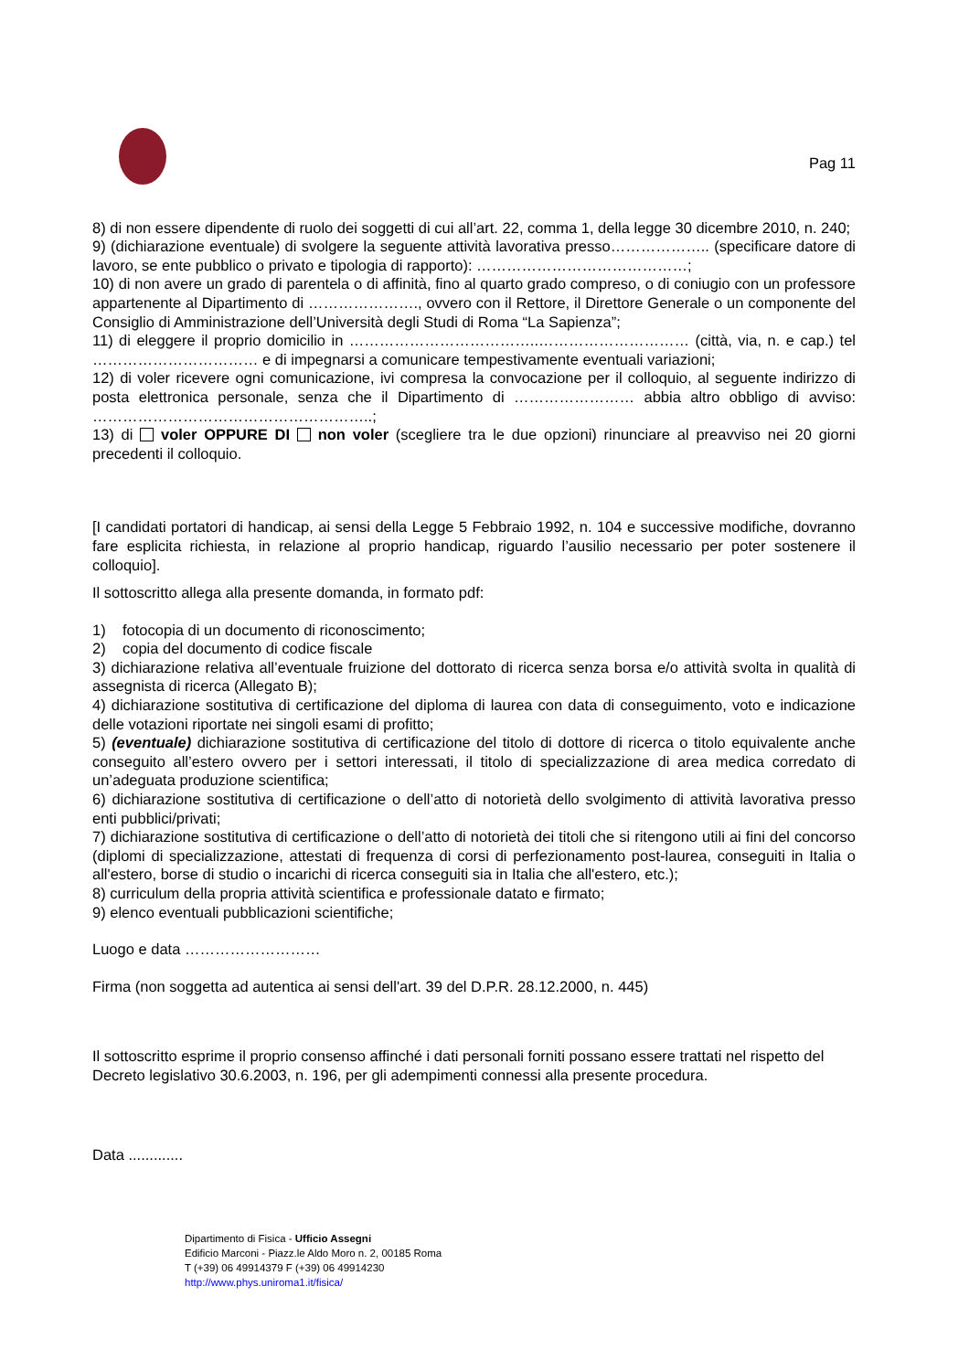Pag 11
8) di non essere dipendente di ruolo dei soggetti di cui all’art. 22, comma 1, della legge 30 dicembre 2010, n. 240;
9) (dichiarazione eventuale) di svolgere la seguente attività lavorativa presso……………….. (specificare datore di lavoro, se ente pubblico o privato e tipologia di rapporto): ……………………………………;
10) di non avere un grado di parentela o di affinità, fino al quarto grado compreso, o di coniugio con un professore appartenente al Dipartimento di …………………., ovvero con il Rettore, il Direttore Generale o un componente del Consiglio di Amministrazione dell’Università degli Studi di Roma “La Sapienza”;
11) di eleggere il proprio domicilio in ………………………………..………………………… (città, via, n. e cap.) tel …………………………… e di impegnarsi a comunicare tempestivamente eventuali variazioni;
12) di voler ricevere ogni comunicazione, ivi compresa la convocazione per il colloquio, al seguente indirizzo di posta elettronica personale, senza che il Dipartimento di …………………… abbia altro obbligo di avviso: ………………………………………………..;
13) di voler OPPURE DI non voler (scegliere tra le due opzioni) rinunciare al preavviso nei 20 giorni precedenti il colloquio.
[I candidati portatori di handicap, ai sensi della Legge 5 Febbraio 1992, n. 104 e successive modifiche, dovranno fare esplicita richiesta, in relazione al proprio handicap, riguardo l’ausilio necessario per poter sostenere il colloquio].
Il sottoscritto allega alla presente domanda, in formato pdf:
1) fotocopia di un documento di riconoscimento;
2) copia del documento di codice fiscale
3) dichiarazione relativa all’eventuale fruizione del dottorato di ricerca senza borsa e/o attività svolta in qualità di assegnista di ricerca (Allegato B);
4) dichiarazione sostitutiva di certificazione del diploma di laurea con data di conseguimento, voto e indicazione delle votazioni riportate nei singoli esami di profitto;
5) (eventuale) dichiarazione sostitutiva di certificazione del titolo di dottore di ricerca o titolo equivalente anche conseguito all’estero ovvero per i settori interessati, il titolo di specializzazione di area medica corredato di un’adeguata produzione scientifica;
6) dichiarazione sostitutiva di certificazione o dell’atto di notorietà dello svolgimento di attività lavorativa presso enti pubblici/privati;
7) dichiarazione sostitutiva di certificazione o dell’atto di notorietà dei titoli che si ritengono utili ai fini del concorso (diplomi di specializzazione, attestati di frequenza di corsi di perfezionamento post-laurea, conseguiti in Italia o all'estero, borse di studio o incarichi di ricerca conseguiti sia in Italia che all'estero, etc.);
8) curriculum della propria attività scientifica e professionale datato e firmato;
9) elenco eventuali pubblicazioni scientifiche;
Luogo e data ………………………
Firma (non soggetta ad autentica ai sensi dell'art. 39 del D.P.R. 28.12.2000, n. 445)
Il sottoscritto esprime il proprio consenso affinché i dati personali forniti possano essere trattati nel rispetto del Decreto legislativo 30.6.2003, n. 196, per gli adempimenti connessi alla presente procedura.
Data .............
Dipartimento di Fisica - Ufficio Assegni
Edificio Marconi - Piazz.le Aldo Moro n. 2, 00185 Roma
T (+39) 06 49914379 F (+39) 06 49914230
http://www.phys.uniroma1.it/fisica/